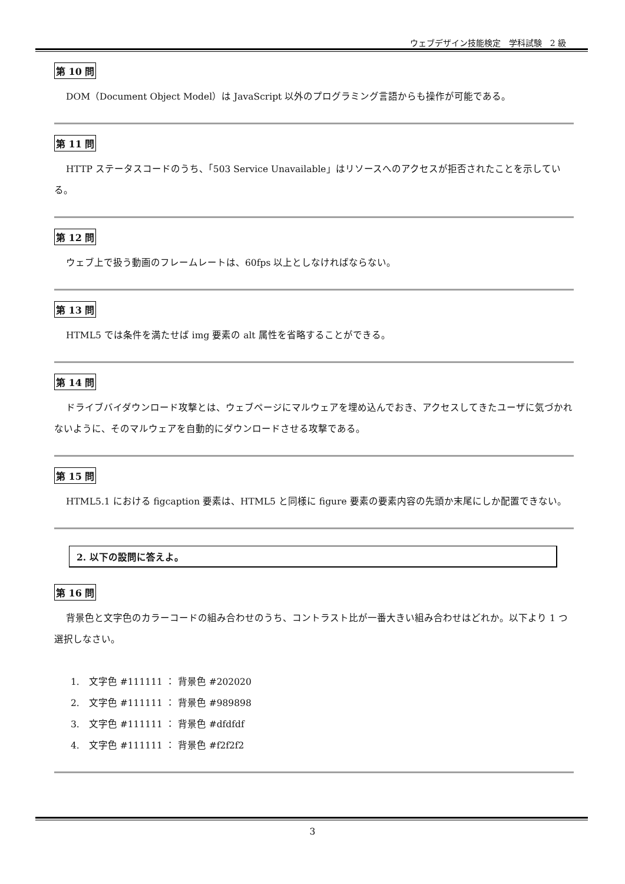ウェブデザイン技能検定　学科試験　2 級
第 10 問
DOM（Document Object Model）は JavaScript 以外のプログラミング言語からも操作が可能である。
第 11 問
HTTP ステータスコードのうち、「503 Service Unavailable」はリソースへのアクセスが拒否されたことを示している。
第 12 問
ウェブ上で扱う動画のフレームレートは、60fps 以上としなければならない。
第 13 問
HTML5 では条件を満たせば img 要素の alt 属性を省略することができる。
第 14 問
ドライブバイダウンロード攻撃とは、ウェブページにマルウェアを埋め込んでおき、アクセスしてきたユーザに気づかれないように、そのマルウェアを自動的にダウンロードさせる攻撃である。
第 15 問
HTML5.1 における figcaption 要素は、HTML5 と同様に figure 要素の要素内容の先頭か末尾にしか配置できない。
2. 以下の設問に答えよ。
第 16 問
背景色と文字色のカラーコードの組み合わせのうち、コントラスト比が一番大きい組み合わせはどれか。以下より 1 つ選択しなさい。
1.　文字色 #111111 ： 背景色 #202020
2.　文字色 #111111 ： 背景色 #989898
3.　文字色 #111111 ： 背景色 #dfdfdf
4.　文字色 #111111 ： 背景色 #f2f2f2
3